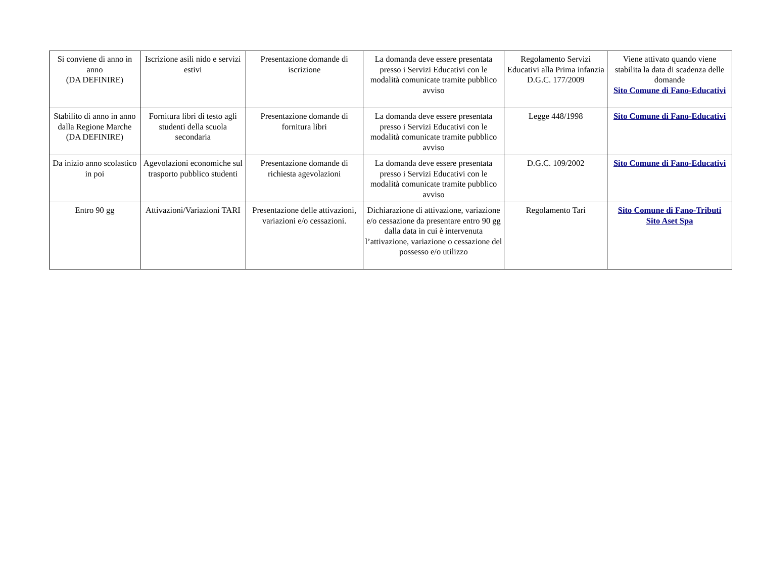| Si conviene di anno in anno (DA DEFINIRE) | Iscrizione asili nido e servizi estivi | Presentazione domande di iscrizione | La domanda deve essere presentata presso i Servizi Educativi con le modalità comunicate tramite pubblico avviso | Regolamento Servizi Educativi alla Prima infanzia D.G.C. 177/2009 | Viene attivato quando viene stabilita la data di scadenza delle domande Sito Comune di Fano-Educativi |
| Stabilito di anno in anno dalla Regione Marche (DA DEFINIRE) | Fornitura libri di testo agli studenti della scuola secondaria | Presentazione domande di fornitura libri | La domanda deve essere presentata presso i Servizi Educativi con le modalità comunicate tramite pubblico avviso | Legge 448/1998 | Sito Comune di Fano-Educativi |
| Da inizio anno scolastico in poi | Agevolazioni economiche sul trasporto pubblico studenti | Presentazione domande di richiesta agevolazioni | La domanda deve essere presentata presso i Servizi Educativi con le modalità comunicate tramite pubblico avviso | D.G.C. 109/2002 | Sito Comune di Fano-Educativi |
| Entro 90 gg | Attivazioni/Variazioni TARI | Presentazione delle attivazioni, variazioni e/o cessazioni. | Dichiarazione di attivazione, variazione e/o cessazione da presentare entro 90 gg dalla data in cui è intervenuta l’attivazione, variazione o cessazione del possesso e/o utilizzo | Regolamento Tari | Sito Comune di Fano-Tributi Sito Aset Spa |